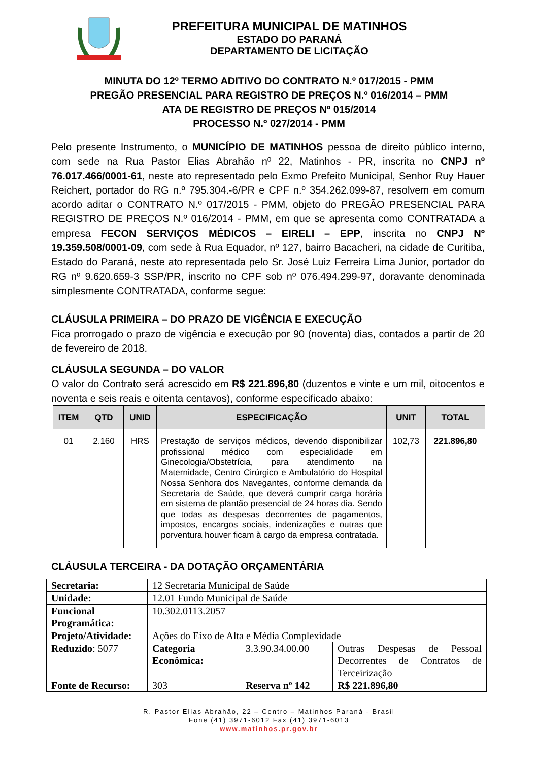PREFEITURA MUNICIPAL DE MATINHOS
ESTADO DO PARANÁ
DEPARTAMENTO DE LICITAÇÃO
MINUTA DO 12º TERMO ADITIVO DO CONTRATO N.º 017/2015 - PMM
PREGÃO PRESENCIAL PARA REGISTRO DE PREÇOS N.º 016/2014 – PMM
ATA DE REGISTRO DE PREÇOS Nº 015/2014
PROCESSO N.º 027/2014 - PMM
Pelo presente Instrumento, o MUNICÍPIO DE MATINHOS pessoa de direito público interno, com sede na Rua Pastor Elias Abrahão nº 22, Matinhos - PR, inscrita no CNPJ nº 76.017.466/0001-61, neste ato representado pelo Exmo Prefeito Municipal, Senhor Ruy Hauer Reichert, portador do RG n.º 795.304.-6/PR e CPF n.º 354.262.099-87, resolvem em comum acordo aditar o CONTRATO N.º 017/2015 - PMM, objeto do PREGÃO PRESENCIAL PARA REGISTRO DE PREÇOS N.º 016/2014 - PMM, em que se apresenta como CONTRATADA a empresa FECON SERVIÇOS MÉDICOS – EIRELI – EPP, inscrita no CNPJ Nº 19.359.508/0001-09, com sede à Rua Equador, nº 127, bairro Bacacheri, na cidade de Curitiba, Estado do Paraná, neste ato representada pelo Sr. José Luiz Ferreira Lima Junior, portador do RG nº 9.620.659-3 SSP/PR, inscrito no CPF sob nº 076.494.299-97, doravante denominada simplesmente CONTRATADA, conforme segue:
CLÁUSULA PRIMEIRA – DO PRAZO DE VIGÊNCIA E EXECUÇÃO
Fica prorrogado o prazo de vigência e execução por 90 (noventa) dias, contados a partir de 20 de fevereiro de 2018.
CLÁUSULA SEGUNDA – DO VALOR
O valor do Contrato será acrescido em R$ 221.896,80 (duzentos e vinte e um mil, oitocentos e noventa e seis reais e oitenta centavos), conforme especificado abaixo:
| ITEM | QTD | UNID | ESPECIFICAÇÃO | UNIT | TOTAL |
| --- | --- | --- | --- | --- | --- |
| 01 | 2.160 | HRS | Prestação de serviços médicos, devendo disponibilizar profissional médico com especialidade em Ginecologia/Obstetrícia, para atendimento na Maternidade, Centro Cirúrgico e Ambulatório do Hospital Nossa Senhora dos Navegantes, conforme demanda da Secretaria de Saúde, que deverá cumprir carga horária em sistema de plantão presencial de 24 horas dia. Sendo que todas as despesas decorrentes de pagamentos, impostos, encargos sociais, indenizações e outras que porventura houver ficam à cargo da empresa contratada. | 102,73 | 221.896,80 |
CLÁUSULA TERCEIRA - DA DOTAÇÃO ORÇAMENTÁRIA
| Secretaria: | 12 Secretaria Municipal de Saúde | | |
| Unidade: | 12.01 Fundo Municipal de Saúde | | |
| Funcional Programática: | 10.302.0113.2057 | | |
| Projeto/Atividade: | Ações do Eixo de Alta e Média Complexidade | | |
| Reduzido : 5077 | Categoria Econômica: | 3.3.90.34.00.00 | Outras Despesas de Pessoal Decorrentes de Contratos de Terceirização |
| Fonte de Recurso: | 303 | Reserva nº 142 | R$ 221.896,80 |
R. Pastor Elias Abrahão, 22 – Centro – Matinhos Paraná - Brasil
Fone (41) 3971-6012 Fax (41) 3971-6013
www.matinhos.pr.gov.br